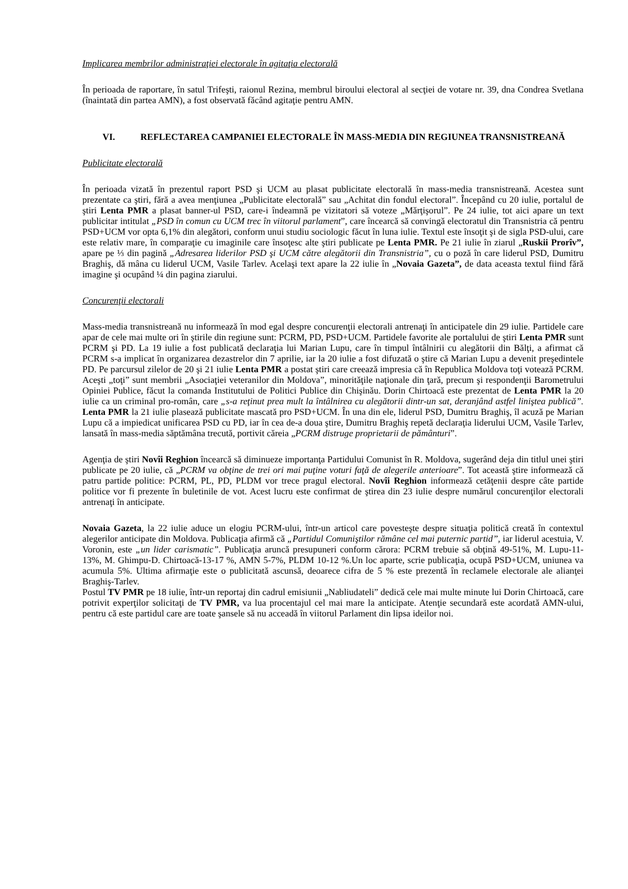Implicarea membrilor administraţiei electorale în agitaţia electorală
În perioada de raportare, în satul Trifeşti, raionul Rezina, membrul biroului electoral al secţiei de votare nr. 39, dna Condrea Svetlana (înaintată din partea AMN), a fost observată făcând agitaţie pentru AMN.
VI. REFLECTAREA CAMPANIEI ELECTORALE ÎN MASS-MEDIA DIN REGIUNEA TRANSNISTREANĂ
Publicitate electorală
În perioada vizată în prezentul raport PSD şi UCM au plasat publicitate electorală în mass-media transnistreană. Acestea sunt prezentate ca ştiri, fără a avea menţiunea „Publicitate electorală” sau „Achitat din fondul electoral”. Începând cu 20 iulie, portalul de ştiri Lenta PMR a plasat banner-ul PSD, care-i îndeamnă pe vizitatori să voteze „Mărţişorul”. Pe 24 iulie, tot aici apare un text publicitar intitulat „PSD în comun cu UCM trec în viitorul parlament”, care încearcă să convingă electoratul din Transnistria că pentru PSD+UCM vor opta 6,1% din alegători, conform unui studiu sociologic făcut în luna iulie. Textul este însoţit şi de sigla PSD-ului, care este relativ mare, în comparaţie cu imaginile care însoţesc alte ştiri publicate pe Lenta PMR. Pe 21 iulie în ziarul „Ruskii Prorîv”, apare pe ⅓ din pagină „Adresarea liderilor PSD şi UCM către alegătorii din Transnistria”, cu o poză în care liderul PSD, Dumitru Braghiş, dă mâna cu liderul UCM, Vasile Tarlev. Acelaşi text apare la 22 iulie în „Novaia Gazeta”, de data aceasta textul fiind fără imagine şi ocupând ¼ din pagina ziarului.
Concurenţii electorali
Mass-media transnistreană nu informează în mod egal despre concurenţii electorali antrenaţi în anticipatele din 29 iulie. Partidele care apar de cele mai multe ori în ştirile din regiune sunt: PCRM, PD, PSD+UCM. Partidele favorite ale portalului de ştiri Lenta PMR sunt PCRM şi PD. La 19 iulie a fost publicată declaraţia lui Marian Lupu, care în timpul întâlnirii cu alegătorii din Bălţi, a afirmat că PCRM s-a implicat în organizarea dezastrelor din 7 aprilie, iar la 20 iulie a fost difuzată o ştire că Marian Lupu a devenit preşedintele PD. Pe parcursul zilelor de 20 şi 21 iulie Lenta PMR a postat ştiri care creează impresia că în Republica Moldova toţi votează PCRM. Aceşti „toţi” sunt membrii „Asociaţiei veteranilor din Moldova”, minorităţile naţionale din ţară, precum şi respondenţii Barometrului Opiniei Publice, făcut la comanda Institutului de Politici Publice din Chişinău. Dorin Chirtoacă este prezentat de Lenta PMR la 20 iulie ca un criminal pro-român, care „s-a reţinut prea mult la întâlnirea cu alegătorii dintr-un sat, deranjând astfel liniştea publică”. Lenta PMR la 21 iulie plasează publicitate mascată pro PSD+UCM. În una din ele, liderul PSD, Dumitru Braghiş, îl acuză pe Marian Lupu că a impiedicat unificarea PSD cu PD, iar în cea de-a doua ştire, Dumitru Braghiş repetă declaraţia liderului UCM, Vasile Tarlev, lansată în mass-media săptămâna trecută, portivit căreia „PCRM distruge proprietarii de pământuri”.
Agenţia de ştiri Novîi Reghion încearcă să diminueze importanţa Partidului Comunist în R. Moldova, sugerând deja din titlul unei ştiri publicate pe 20 iulie, că „PCRM va obţine de trei ori mai puţine voturi faţă de alegerile anterioare”. Tot această ştire informează că patru partide politice: PCRM, PL, PD, PLDM vor trece pragul electoral. Novîi Reghion informează cetăţenii despre câte partide politice vor fi prezente în buletinile de vot. Acest lucru este confirmat de ştirea din 23 iulie despre numărul concurenţilor electorali antrenaţi în anticipate.
Novaia Gazeta, la 22 iulie aduce un elogiu PCRM-ului, într-un articol care povesteşte despre situaţia politică creată în contextul alegerilor anticipate din Moldova. Publicaţia afirmă că „Partidul Comuniştilor rămâne cel mai puternic partid”, iar liderul acestuia, V. Voronin, este „un lider carismatic”. Publicaţia aruncă presupuneri conform cărora: PCRM trebuie să obţină 49-51%, M. Lupu-11-13%, M. Ghimpu-D. Chirtoacă-13-17 %, AMN 5-7%, PLDM 10-12 %.Un loc aparte, scrie publicaţia, ocupă PSD+UCM, uniunea va acumula 5%. Ultima afirmaţie este o publicitată ascunsă, deoarece cifra de 5 % este prezentă în reclamele electorale ale alianţei Braghiş-Tarlev.
Postul TV PMR pe 18 iulie, într-un reportaj din cadrul emisiunii „Nabliudateli” dedică cele mai multe minute lui Dorin Chirtoacă, care potrivit experţilor solicitaţi de TV PMR, va lua procentajul cel mai mare la anticipate. Atenţie secundară este acordată AMN-ului, pentru că este partidul care are toate şansele să nu acceadă în viitorul Parlament din lipsa ideilor noi.